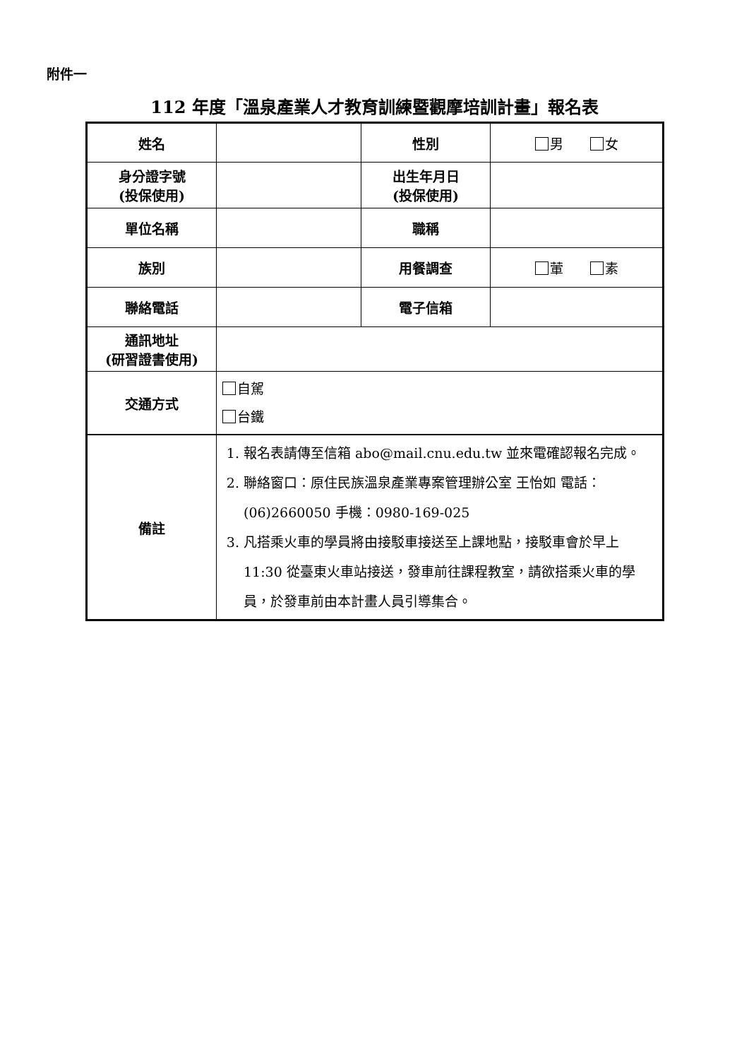附件一
112 年度「溫泉產業人才教育訓練暨觀摩培訓計畫」報名表
| 姓名 | | 性別 | 男 女 |
| 身分證字號 (投保使用) | | 出生年月日 (投保使用) | |
| 單位名稱 | | 職稱 | |
| 族別 | | 用餐調查 | 葷 素 |
| 聯絡電話 | | 電子信箱 | |
| 通訊地址 (研習證書使用) | | | |
| 交通方式 | 自駕 台鐵 | | |
| 備註 | 1. 報名表請傳至信箱 abo@mail.cnu.edu.tw 並來電確認報名完成。 2. 聯絡窗口：原住民族溫泉產業專案管理辦公室 王怡如 電話：(06)2660050 手機：0980-169-025 3. 凡搭乘火車的學員將由接駁車接送至上課地點，接駁車會於早上 11:30 從臺東火車站接送，發車前往課程教室，請欲搭乘火車的學員，於發車前由本計畫人員引導集合。 | | |